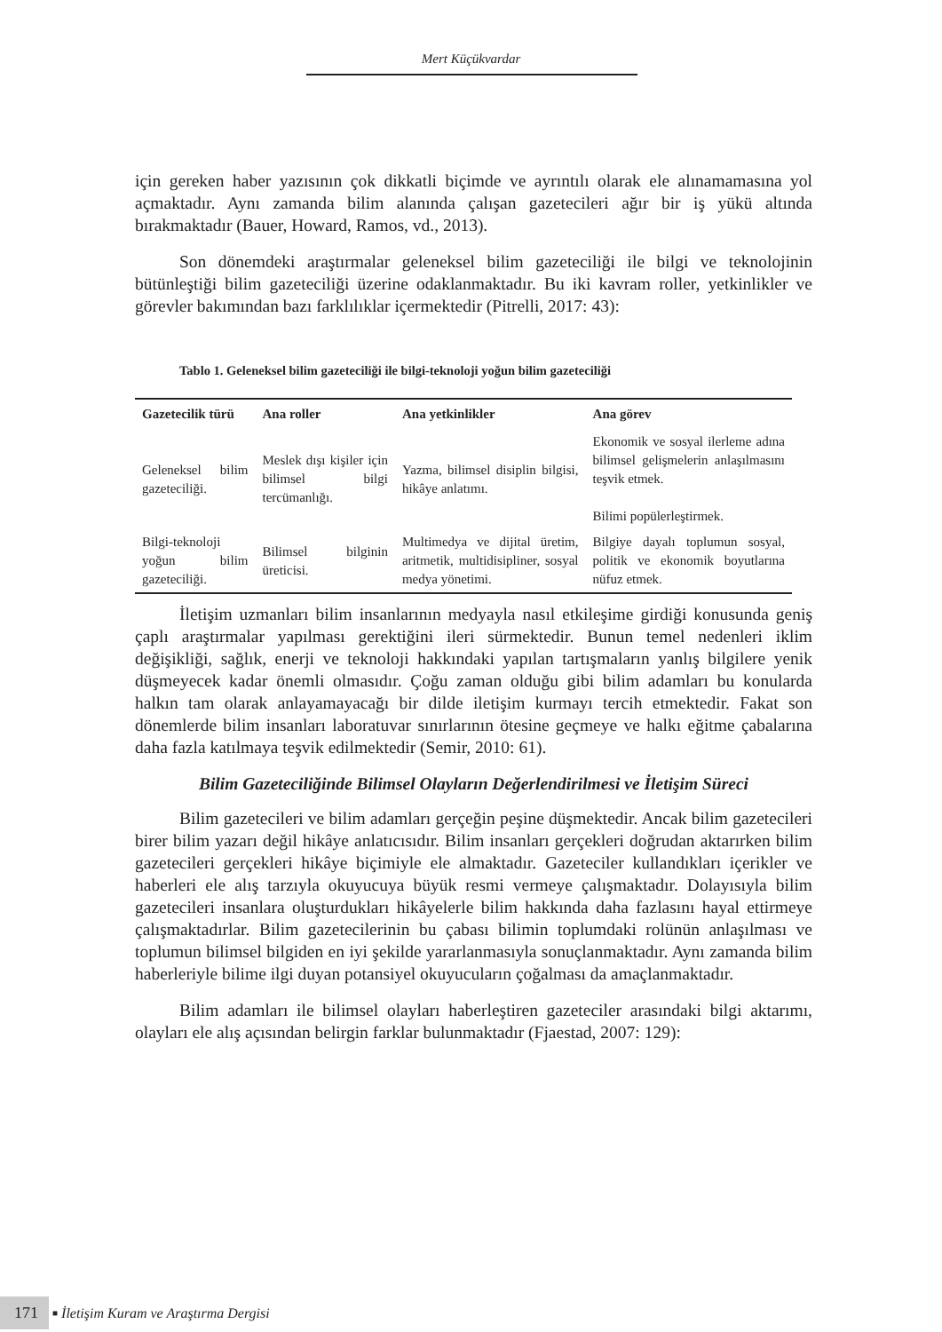Mert Küçükvardar
için gereken haber yazısının çok dikkatli biçimde ve ayrıntılı olarak ele alınamamasına yol açmaktadır. Aynı zamanda bilim alanında çalışan gazetecileri ağır bir iş yükü altında bırakmaktadır (Bauer, Howard, Ramos, vd., 2013).
Son dönemdeki araştırmalar geleneksel bilim gazeteciliği ile bilgi ve teknolojinin bütünleştiği bilim gazeteciliği üzerine odaklanmaktadır. Bu iki kavram roller, yetkinlikler ve görevler bakımından bazı farklılıklar içermektedir (Pitrelli, 2017: 43):
Tablo 1. Geleneksel bilim gazeteciliği ile bilgi-teknoloji yoğun bilim gazeteciliği
| Gazetecilik türü | Ana roller | Ana yetkinlikler | Ana görev |
| --- | --- | --- | --- |
| Geleneksel bilim gazeteciliği. | Meslek dışı kişiler için bilimsel bilgi tercümanlığı. | Yazma, bilimsel disiplin bilgisi, hikâye anlatımı. | Ekonomik ve sosyal ilerleme adına bilimsel gelişmelerin anlaşılmasını teşvik etmek. Bilimi popülerleştirmek. |
| Bilgi-teknoloji yoğun bilim gazeteciliği. | Bilimsel bilginin üreticisi. | Multimedya ve dijital üretim, aritmetik, multidisipliner, sosyal medya yönetimi. | Bilgiye dayalı toplumun sosyal, politik ve ekonomik boyutlarına nüfuz etmek. |
İletişim uzmanları bilim insanlarının medyayla nasıl etkileşime girdiği konusunda geniş çaplı araştırmalar yapılması gerektiğini ileri sürmektedir. Bunun temel nedenleri iklim değişikliği, sağlık, enerji ve teknoloji hakkındaki yapılan tartışmaların yanlış bilgilere yenik düşmeyecek kadar önemli olmasıdır. Çoğu zaman olduğu gibi bilim adamları bu konularda halkın tam olarak anlayamayacağı bir dilde iletişim kurmayı tercih etmektedir. Fakat son dönemlerde bilim insanları laboratuvar sınırlarının ötesine geçmeye ve halkı eğitme çabalarına daha fazla katılmaya teşvik edilmektedir (Semir, 2010: 61).
Bilim Gazeteciliğinde Bilimsel Olayların Değerlendirilmesi ve İletişim Süreci
Bilim gazetecileri ve bilim adamları gerçeğin peşine düşmektedir. Ancak bilim gazetecileri birer bilim yazarı değil hikâye anlatıcısıdır. Bilim insanları gerçekleri doğrudan aktarırken bilim gazetecileri gerçekleri hikâye biçimiyle ele almaktadır. Gazeteciler kullandıkları içerikler ve haberleri ele alış tarzıyla okuyucuya büyük resmi vermeye çalışmaktadır. Dolayısıyla bilim gazetecileri insanlara oluşturdukları hikâyelerle bilim hakkında daha fazlasını hayal ettirmeye çalışmaktadırlar. Bilim gazetecilerinin bu çabası bilimin toplumdaki rolünün anlaşılması ve toplumun bilimsel bilgiden en iyi şekilde yararlanmasıyla sonuçlanmaktadır. Aynı zamanda bilim haberleriyle bilime ilgi duyan potansiyel okuyucuların çoğalması da amaçlanmaktadır.
Bilim adamları ile bilimsel olayları haberleştiren gazeteciler arasındaki bilgi aktarımı, olayları ele alış açısından belirgin farklar bulunmaktadır (Fjaestad, 2007: 129):
171 ■ İletişim Kuram ve Araştırma Dergisi